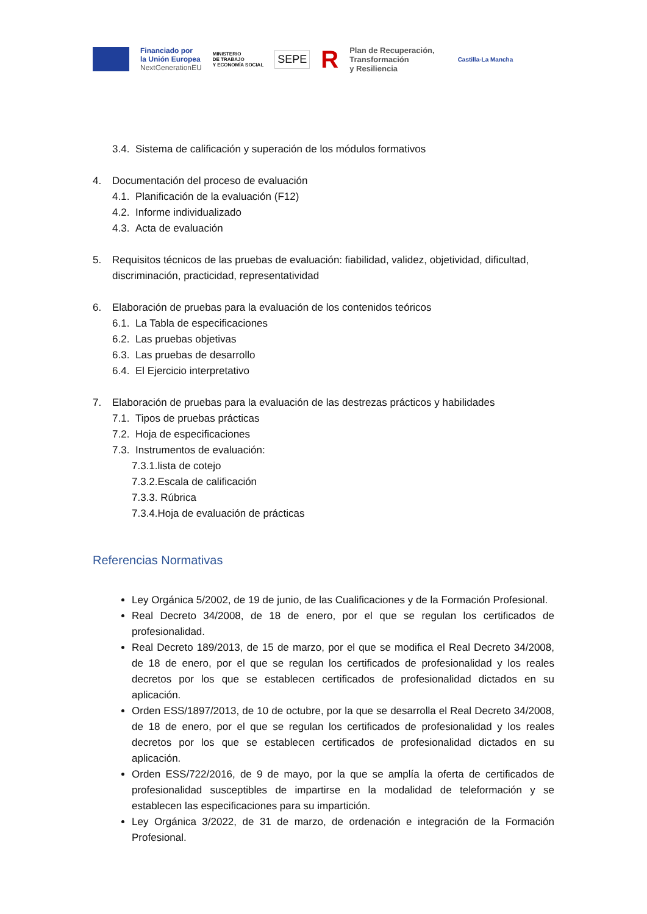Financiado por
la Unión Europea
NextGenerationEU
MINISTERIO
DE TRABAJO
Y ECONOMÍA SOCIAL
SEPE
R
Plan de Recuperación,
Transformación
y Resiliencia
Castilla-La Mancha
3.4. Sistema de calificación y superación de los módulos formativos
4. Documentación del proceso de evaluación
4.1. Planificación de la evaluación (F12)
4.2. Informe individualizado
4.3. Acta de evaluación
5. Requisitos técnicos de las pruebas de evaluación: fiabilidad, validez, objetividad, dificultad, discriminación, practicidad, representatividad
6. Elaboración de pruebas para la evaluación de los contenidos teóricos
6.1. La Tabla de especificaciones
6.2. Las pruebas objetivas
6.3. Las pruebas de desarrollo
6.4. El Ejercicio interpretativo
7. Elaboración de pruebas para la evaluación de las destrezas prácticos y habilidades
7.1. Tipos de pruebas prácticas
7.2. Hoja de especificaciones
7.3. Instrumentos de evaluación:
7.3.1.lista de cotejo
7.3.2.Escala de calificación
7.3.3. Rúbrica
7.3.4.Hoja de evaluación de prácticas
Referencias Normativas
Ley Orgánica 5/2002, de 19 de junio, de las Cualificaciones y de la Formación Profesional.
Real Decreto 34/2008, de 18 de enero, por el que se regulan los certificados de profesionalidad.
Real Decreto 189/2013, de 15 de marzo, por el que se modifica el Real Decreto 34/2008, de 18 de enero, por el que se regulan los certificados de profesionalidad y los reales decretos por los que se establecen certificados de profesionalidad dictados en su aplicación.
Orden ESS/1897/2013, de 10 de octubre, por la que se desarrolla el Real Decreto 34/2008, de 18 de enero, por el que se regulan los certificados de profesionalidad y los reales decretos por los que se establecen certificados de profesionalidad dictados en su aplicación.
Orden ESS/722/2016, de 9 de mayo, por la que se amplía la oferta de certificados de profesionalidad susceptibles de impartirse en la modalidad de teleformación y se establecen las especificaciones para su impartición.
Ley Orgánica 3/2022, de 31 de marzo, de ordenación e integración de la Formación Profesional.